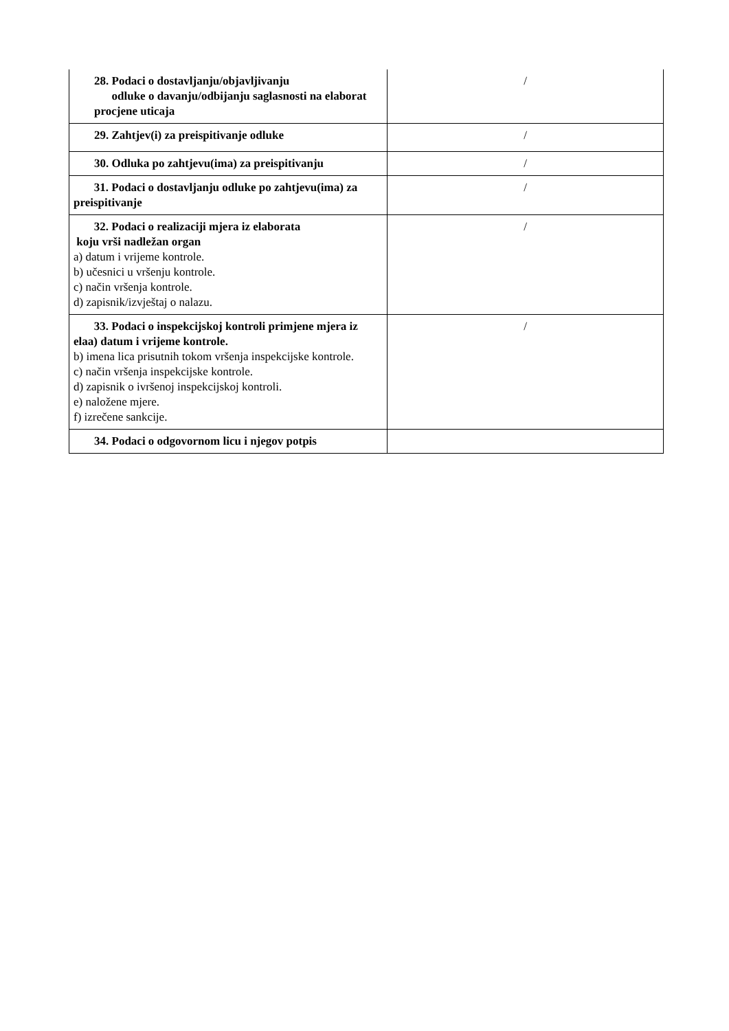| 28. Podaci o dostavljanju/objavljivanju odluke o davanju/odbijanju saglasnosti na elaborat procjene uticaja | / |
| 29. Zahtjev(i) za preispitivanje odluke | / |
| 30. Odluka po zahtjevu(ima) za preispitivanju | / |
| 31. Podaci o dostavljanju odluke po zahtjevu(ima) za preispitivanje | / |
| 32. Podaci o realizaciji mjera iz elaborata koju vrši nadležan organ a) datum i vrijeme kontrole. b) učesnici u vršenju kontrole. c) način vršenja kontrole. d) zapisnik/izvještaj o nalazu. | / |
| 33. Podaci o inspekcijskoj kontroli primjene mjera iz elaa) datum i vrijeme kontrole. b) imena lica prisutnih tokom vršenja inspekcijske kontrole. c) način vršenja inspekcijske kontrole. d) zapisnik o ivršenoj inspekcijskoj kontroli. e) naložene mjere. f) izrečene sankcije. | / |
| 34. Podaci o odgovornom licu i njegov potpis | |